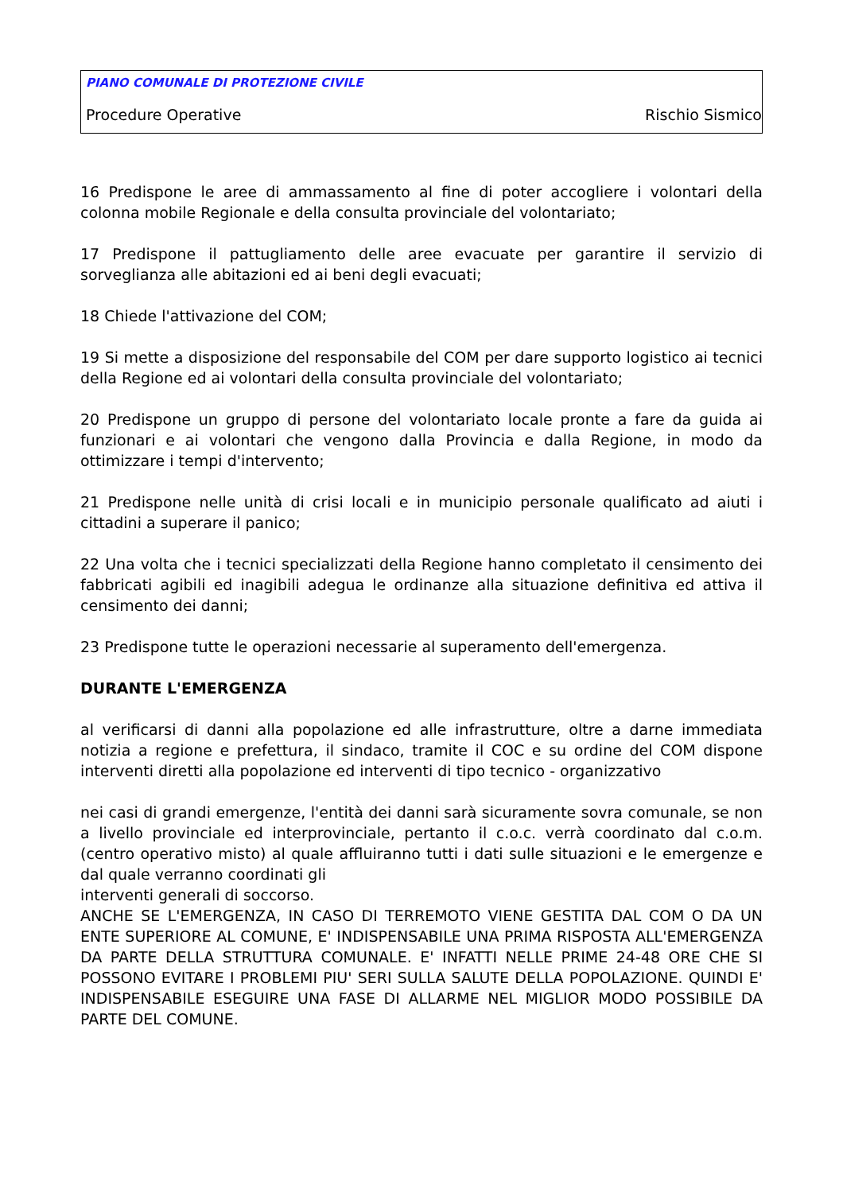PIANO COMUNALE DI PROTEZIONE CIVILE
Procedure Operative Rischio Sismico
16 Predispone le aree di ammassamento al fine di poter accogliere i volontari della colonna mobile Regionale e della consulta provinciale del volontariato;
17 Predispone il pattugliamento delle aree evacuate per garantire il servizio di sorveglianza alle abitazioni ed ai beni degli evacuati;
18 Chiede l'attivazione del COM;
19 Si mette a disposizione del responsabile del COM per dare supporto logistico ai tecnici della Regione ed ai volontari della consulta provinciale del volontariato;
20 Predispone un gruppo di persone del volontariato locale pronte a fare da guida ai funzionari e ai volontari che vengono dalla Provincia e dalla Regione, in modo da ottimizzare i tempi d'intervento;
21 Predispone nelle unità di crisi locali e in municipio personale qualificato ad aiuti i cittadini a superare il panico;
22 Una volta che i tecnici specializzati della Regione hanno completato il censimento dei fabbricati agibili ed inagibili adegua le ordinanze alla situazione definitiva ed attiva il censimento dei danni;
23 Predispone tutte le operazioni necessarie al superamento dell'emergenza.
DURANTE L'EMERGENZA
al verificarsi di danni alla popolazione ed alle infrastrutture, oltre a darne immediata notizia a regione e prefettura, il sindaco, tramite il COC e su ordine del COM dispone interventi diretti alla popolazione ed interventi di tipo tecnico - organizzativo
nei casi di grandi emergenze, l'entità dei danni sarà sicuramente sovra comunale, se non a livello provinciale ed interprovinciale, pertanto il c.o.c. verrà coordinato dal c.o.m. (centro operativo misto) al quale affluiranno tutti i dati sulle situazioni e le emergenze e dal quale verranno coordinati gli
interventi generali di soccorso.
ANCHE SE L'EMERGENZA, IN CASO DI TERREMOTO VIENE GESTITA DAL COM O DA UN ENTE SUPERIORE AL COMUNE, E' INDISPENSABILE UNA PRIMA RISPOSTA ALL'EMERGENZA DA PARTE DELLA STRUTTURA COMUNALE. E' INFATTI NELLE PRIME 24-48 ORE CHE SI POSSONO EVITARE I PROBLEMI PIU' SERI SULLA SALUTE DELLA POPOLAZIONE. QUINDI E' INDISPENSABILE ESEGUIRE UNA FASE DI ALLARME NEL MIGLIOR MODO POSSIBILE DA PARTE DEL COMUNE.